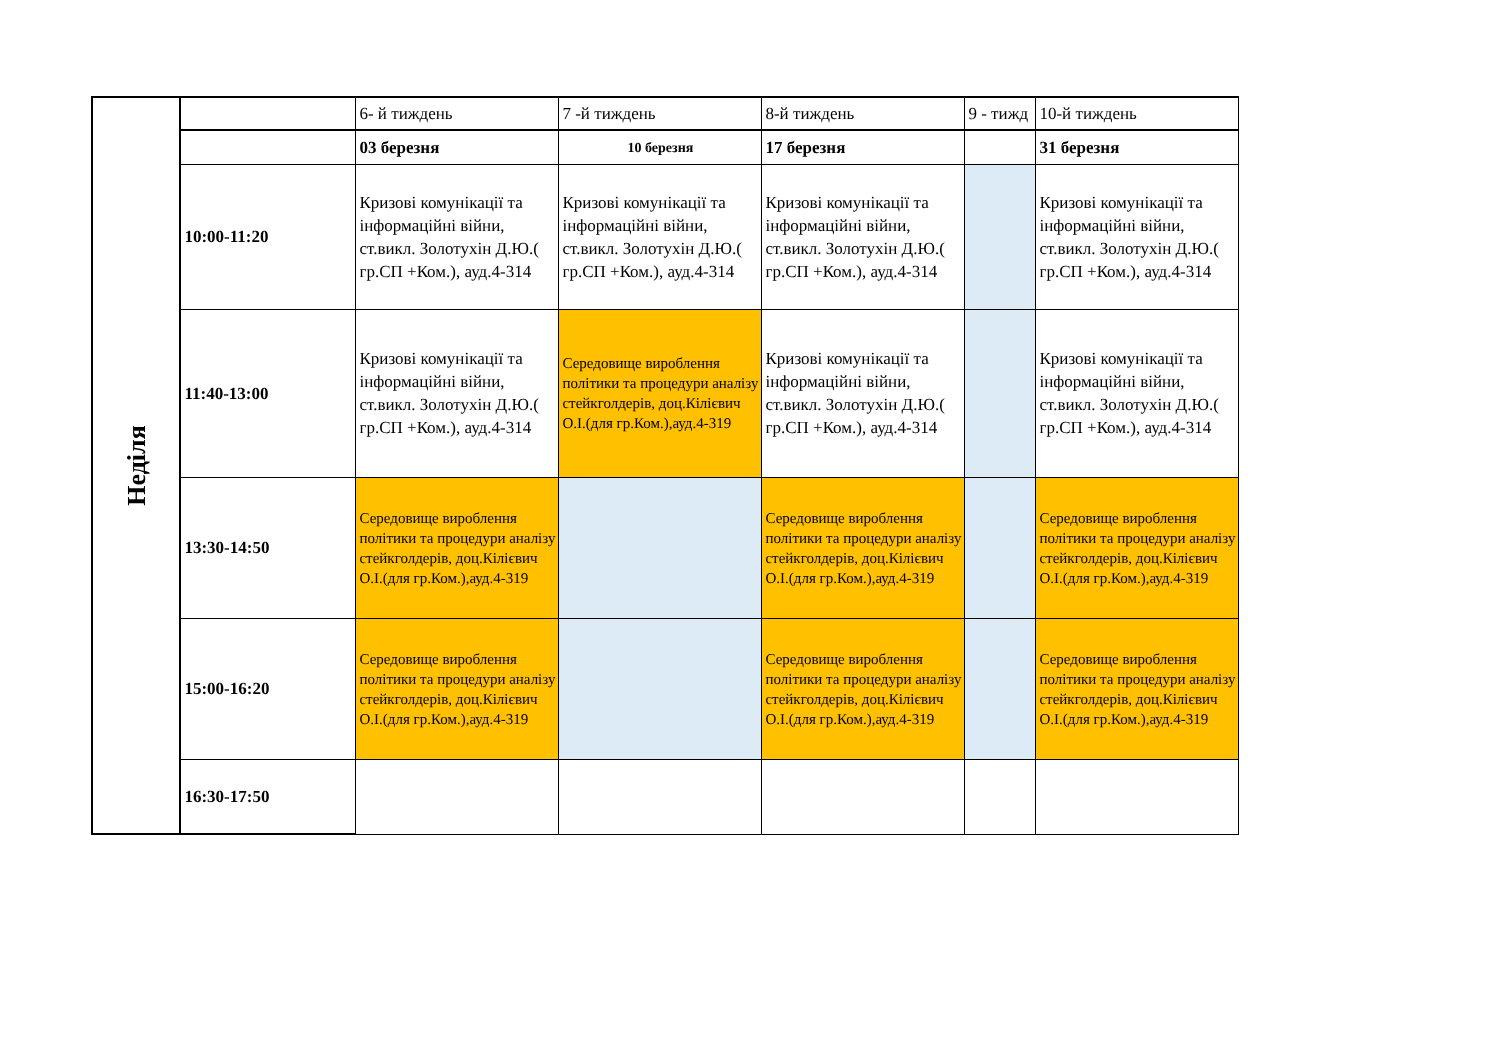| Неділя | | 6- й тиждень | 7 -й тиждень | 8-й тиждень | 9 - тижд | 10-й тиждень |
| | | 03 березня | 10 березня | 17 березня | | 31 березня |
| | 10:00-11:20 | Кризові комунікації та інформаційні війни, ст.викл. Золотухін Д.Ю.( гр.СП +Ком.), ауд.4-314 | Кризові комунікації та інформаційні війни, ст.викл. Золотухін Д.Ю.( гр.СП +Ком.), ауд.4-314 | Кризові комунікації та інформаційні війни, ст.викл. Золотухін Д.Ю.( гр.СП +Ком.), ауд.4-314 | | Кризові комунікації та інформаційні війни, ст.викл. Золотухін Д.Ю.( гр.СП +Ком.), ауд.4-314 |
| | 11:40-13:00 | Кризові комунікації та інформаційні війни, ст.викл. Золотухін Д.Ю.( гр.СП +Ком.), ауд.4-314 | Середовище вироблення політики та процедури аналізу стейкголдерів, доц.Кілієвич О.І.(для гр.Ком.),ауд.4-319 | Кризові комунікації та інформаційні війни, ст.викл. Золотухін Д.Ю.( гр.СП +Ком.), ауд.4-314 | | Кризові комунікації та інформаційні війни, ст.викл. Золотухін Д.Ю.( гр.СП +Ком.), ауд.4-314 |
| | 13:30-14:50 | Середовище вироблення політики та процедури аналізу стейкголдерів, доц.Кілієвич О.І.(для гр.Ком.),ауд.4-319 | | Середовище вироблення політики та процедури аналізу стейкголдерів, доц.Кілієвич О.І.(для гр.Ком.),ауд.4-319 | | Середовище вироблення політики та процедури аналізу стейкголдерів, доц.Кілієвич О.І.(для гр.Ком.),ауд.4-319 |
| | 15:00-16:20 | Середовище вироблення політики та процедури аналізу стейкголдерів, доц.Кілієвич О.І.(для гр.Ком.),ауд.4-319 | | Середовище вироблення політики та процедури аналізу стейкголдерів, доц.Кілієвич О.І.(для гр.Ком.),ауд.4-319 | | Середовище вироблення політики та процедури аналізу стейкголдерів, доц.Кілієвич О.І.(для гр.Ком.),ауд.4-319 |
| | 16:30-17:50 | | | | | |